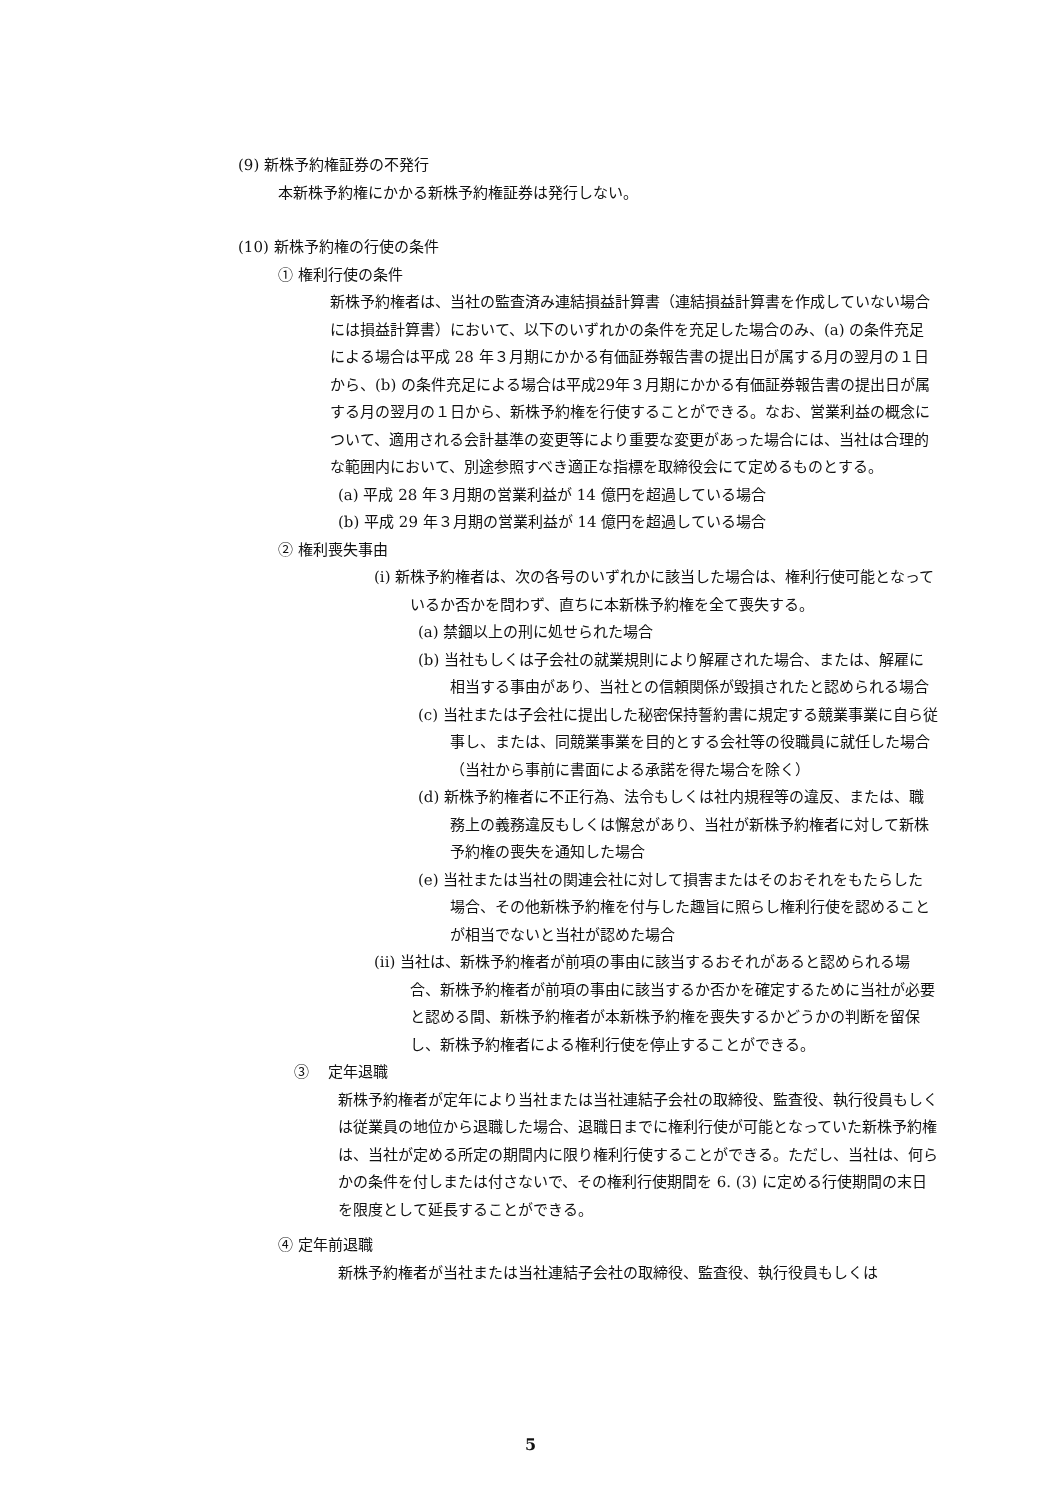(9) 新株予約権証券の不発行
本新株予約権にかかる新株予約権証券は発行しない。
(10) 新株予約権の行使の条件
① 権利行使の条件
新株予約権者は、当社の監査済み連結損益計算書（連結損益計算書を作成していない場合には損益計算書）において、以下のいずれかの条件を充足した場合のみ、(a) の条件充足による場合は平成 28 年３月期にかかる有価証券報告書の提出日が属する月の翌月の１日から、(b) の条件充足による場合は平成29年３月期にかかる有価証券報告書の提出日が属する月の翌月の１日から、新株予約権を行使することができる。なお、営業利益の概念について、適用される会計基準の変更等により重要な変更があった場合には、当社は合理的な範囲内において、別途参照すべき適正な指標を取締役会にて定めるものとする。
(a) 平成 28 年３月期の営業利益が 14 億円を超過している場合
(b) 平成 29 年３月期の営業利益が 14 億円を超過している場合
② 権利喪失事由
(i) 新株予約権者は、次の各号のいずれかに該当した場合は、権利行使可能となっているか否かを問わず、直ちに本新株予約権を全て喪失する。
(a) 禁錮以上の刑に処せられた場合
(b) 当社もしくは子会社の就業規則により解雇された場合、または、解雇に相当する事由があり、当社との信頼関係が毀損されたと認められる場合
(c) 当社または子会社に提出した秘密保持誓約書に規定する競業事業に自ら従事し、または、同競業事業を目的とする会社等の役職員に就任した場合（当社から事前に書面による承諾を得た場合を除く）
(d) 新株予約権者に不正行為、法令もしくは社内規程等の違反、または、職務上の義務違反もしくは懈怠があり、当社が新株予約権者に対して新株予約権の喪失を通知した場合
(e) 当社または当社の関連会社に対して損害またはそのおそれをもたらした場合、その他新株予約権を付与した趣旨に照らし権利行使を認めることが相当でないと当社が認めた場合
(ii) 当社は、新株予約権者が前項の事由に該当するおそれがあると認められる場合、新株予約権者が前項の事由に該当するか否かを確定するために当社が必要と認める間、新株予約権者が本新株予約権を喪失するかどうかの判断を留保し、新株予約権者による権利行使を停止することができる。
③ 定年退職
新株予約権者が定年により当社または当社連結子会社の取締役、監査役、執行役員もしくは従業員の地位から退職した場合、退職日までに権利行使が可能となっていた新株予約権は、当社が定める所定の期間内に限り権利行使することができる。ただし、当社は、何らかの条件を付しまたは付さないで、その権利行使期間を 6. (3) に定める行使期間の末日を限度として延長することができる。
④ 定年前退職
新株予約権者が当社または当社連結子会社の取締役、監査役、執行役員もしくは
5